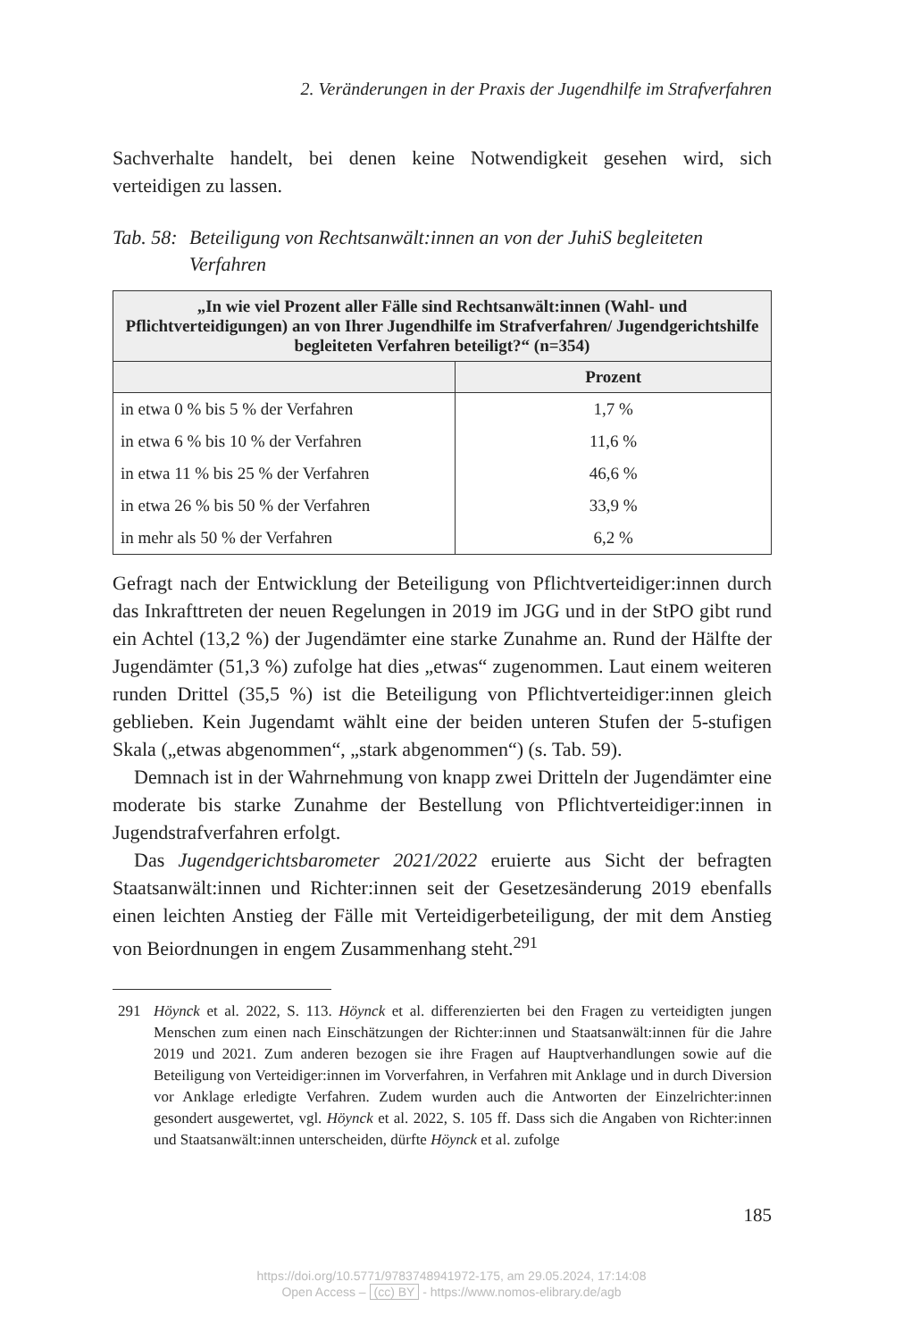2. Veränderungen in der Praxis der Jugendhilfe im Strafverfahren
Sachverhalte handelt, bei denen keine Notwendigkeit gesehen wird, sich verteidigen zu lassen.
Tab. 58: Beteiligung von Rechtsanwält:innen an von der JuhiS begleiteten Verfahren
| „In wie viel Prozent aller Fälle sind Rechtsanwält:innen (Wahl- und Pflichtverteidigungen) an von Ihrer Jugendhilfe im Strafverfahren/ Jugendgerichtshilfe begleiteten Verfahren beteiligt?“ (n=354) | |
| --- | --- |
| | Prozent |
| in etwa 0 % bis 5 % der Verfahren | 1,7 % |
| in etwa 6 % bis 10 % der Verfahren | 11,6 % |
| in etwa 11 % bis 25 % der Verfahren | 46,6 % |
| in etwa 26 % bis 50 % der Verfahren | 33,9 % |
| in mehr als 50 % der Verfahren | 6,2 % |
Gefragt nach der Entwicklung der Beteiligung von Pflichtverteidiger:innen durch das Inkrafttreten der neuen Regelungen in 2019 im JGG und in der StPO gibt rund ein Achtel (13,2 %) der Jugendämter eine starke Zunahme an. Rund der Hälfte der Jugendämter (51,3 %) zufolge hat dies „etwas“ zugenommen. Laut einem weiteren runden Drittel (35,5 %) ist die Beteiligung von Pflichtverteidiger:innen gleich geblieben. Kein Jugendamt wählt eine der beiden unteren Stufen der 5-stufigen Skala („etwas abgenommen“, „stark abgenommen“) (s. Tab. 59).
Demnach ist in der Wahrnehmung von knapp zwei Dritteln der Jugendämter eine moderate bis starke Zunahme der Bestellung von Pflichtverteidiger:innen in Jugendstrafverfahren erfolgt.
Das Jugendgerichtsbarometer 2021/2022 eruierte aus Sicht der befragten Staatsanwält:innen und Richter:innen seit der Gesetzesänderung 2019 ebenfalls einen leichten Anstieg der Fälle mit Verteidigerbeteiligung, der mit dem Anstieg von Beiordnungen in engem Zusammenhang steht.<sup>291</sup>
291 Höynck et al. 2022, S. 113. Höynck et al. differenzierten bei den Fragen zu verteidigten jungen Menschen zum einen nach Einschätzungen der Richter:innen und Staatsanwält:innen für die Jahre 2019 und 2021. Zum anderen bezogen sie ihre Fragen auf Hauptverhandlungen sowie auf die Beteiligung von Verteidiger:innen im Vorverfahren, in Verfahren mit Anklage und in durch Diversion vor Anklage erledigte Verfahren. Zudem wurden auch die Antworten der Einzelrichter:innen gesondert ausgewertet, vgl. Höynck et al. 2022, S. 105 ff. Dass sich die Angaben von Richter:innen und Staatsanwält:innen unterscheiden, dürfte Höynck et al. zufolge
185
https://doi.org/10.5771/9783748941972-175, am 29.05.2024, 17:14:08
Open Access – (cc) BY - https://www.nomos-elibrary.de/agb